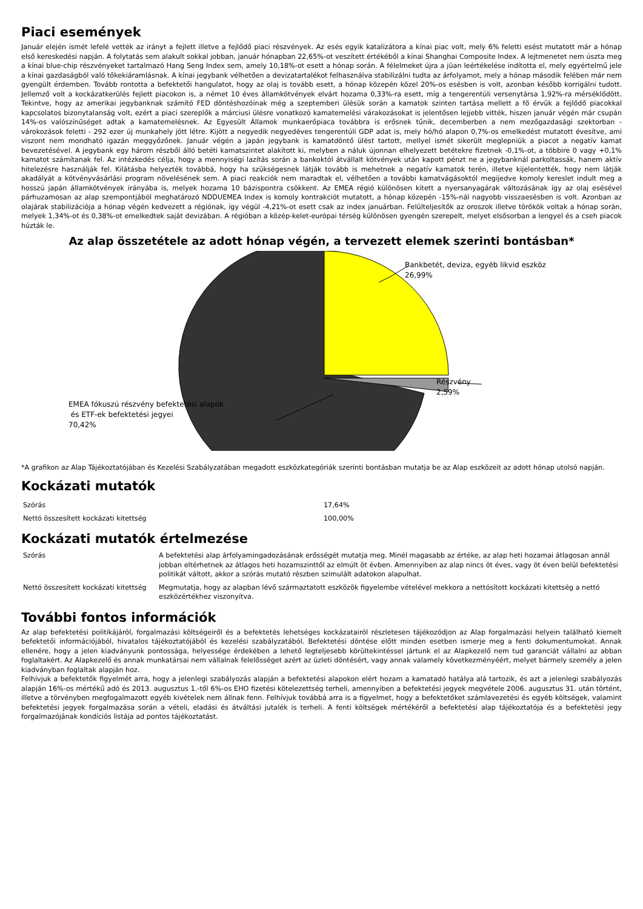Piaci események
Január elején ismét lefelé vették az irányt a fejlett illetve a fejlődő piaci részvények. Az esés egyik katalizátora a kínai piac volt, mely 6% feletti esést mutatott már a hónap első kereskedési napján. A folytatás sem alakult sokkal jobban, január hónapban 22,65%-ot veszített értékéből a kínai Shanghai Composite Index. A lejtmenetet nem úszta meg a kínai blue-chip részvényeket tartalmazó Hang Seng Index sem, amely 10,18%-ot esett a hónap során. A félelmeket újra a jüan leértékelése indította el, mely egyértelmű jele a kínai gazdaságból való tőkekiáramlásnak. A kínai jegybank vélhetően a devizatartalékot felhasználva stabilizálni tudta az árfolyamot, mely a hónap második felében már nem gyengült érdemben. Tovább rontotta a befektetői hangulatot, hogy az olaj is tovább esett, a hónap közepén közel 20%-os esésben is volt, azonban később korrigálni tudott. Jellemző volt a kockázatkerülés fejlett piacokon is, a német 10 éves államkötvények elvárt hozama 0,33%-ra esett, míg a tengerentúli versenytársa 1,92%-ra mérséklődött. Tekintve, hogy az amerikai jegybanknak számító FED döntéshozóinak még a szeptemberi ülésük során a kamatok szinten tartása mellett a fő érvük a fejlődő piacokkal kapcsolatos bizonytalanság volt, ezért a piaci szereplők a márciusi ülésre vonatkozó kamatemelési várakozásokat is jelentősen lejjebb vitték, hiszen január végén már csupán 14%-os valószínűséget adtak a kamatemelésnek. Az Egyesült Államok munkaerőpiaca továbbra is erősnek tűnik, decemberben a nem mezőgazdasági szektorban - várokozások feletti - 292 ezer új munkahely jött létre. Kijött a negyedik negyedéves tengerentúli GDP adat is, mely hó/hó alapon 0,7%-os emelkedést mutatott évesítve, ami viszont nem mondható igazán meggyőzőnek. Január végén a japán jegybank is kamatdöntő ülést tartott, mellyel ismét sikerült meglepniük a piacot a negatív kamat bevezetésével. A jegybank egy három részből álló betéti kamatszintet alakított ki, melyben a náluk újonnan elhelyezett betétekre fizetnek -0,1%-ot, a többire 0 vagy +0,1% kamatot számítanak fel. Az intézkedés célja, hogy a mennyiségi lazítás során a bankoktól átvállalt kötvények után kapott pénzt ne a jegybanknál parkoltassák, hanem aktív hitelezésre használják fel. Kilátásba helyezték továbbá, hogy ha szükségesnek látják tovább is mehetnek a negatív kamatok terén, illetve kijelentették, hogy nem látják akadályát a kötvényvásárlási program növelésének sem. A piaci reakciók nem maradtak el, vélhetően a további kamatvágásoktól megijedve komoly kereslet indult meg a hosszú japán államkötvények irányába is, melyek hozama 10 bázispontra csökkent. Az EMEA régió különösen kitett a nyersanyagárak változásának így az olaj esésével párhuzamosan az alap szempontjából meghatározó NDDUEMEA Index is komoly kontrakciót mutatott, a hónap közepén -15%-nál nagyobb visszaesésben is volt. Azonban az olajárak stabilizációja a hónap végén kedvezett a régiónak, így végül -4,21%-ot esett csak az index januárban. Felülteljesítők az oroszok illetve törökök voltak a hónap során, melyek 1,34%-ot és 0,38%-ot emelkedtek saját devizában. A régióban a közép-kelet-európai térség különösen gyengén szerepelt, melyet elsősorban a lengyel és a cseh piacok húzták le.
Az alap összetétele az adott hónap végén, a tervezett elemek szerinti bontásban*
Bankbetét, deviza, egyéb likvid eszköz
26,99%
Részvény
2,59%
EMEA fókuszú részvény befektetési alapok
és ETF-ek befektetési jegyei
70,42%
*A grafikon az Alap Tájékoztatójában és Kezelési Szabályzatában megadott eszközkategóriák szerinti bontásban mutatja be az Alap eszközeit az adott hónap utolsó napján.
Kockázati mutatók
| Szórás | 17,64% |
| Nettó összesített kockázati kitettség | 100,00% |
Kockázati mutatók értelmezése
| Szórás | A befektetési alap árfolyamingadozásának erősségét mutatja meg. Minél magasabb az értéke, az alap heti hozamai átlagosan annál jobban eltérhetnek az átlagos heti hozamszinttől az elmúlt öt évben. Amennyiben az alap nincs öt éves, vagy öt éven belül befektetési politikát váltott, akkor a szórás mutató részben szimulált adatokon alapulhat. |
| Nettó összesített kockázati kitettség | Megmutatja, hogy az alapban lévő származtatott eszközök figyelembe vételével mekkora a nettósított kockázati kitettség a nettó eszközértékhez viszonyítva. |
További fontos információk
Az alap befektetési politikájáról, forgalmazási költségeiről és a befektetés lehetséges kockázatairól részletesen tájékozódjon az Alap forgalmazási helyein található kiemelt befektetői információjából, hivatalos tájékoztatójából és kezelési szabályzatából. Befektetési döntése előtt minden esetben ismerje meg a fenti dokumentumokat. Annak ellenére, hogy a jelen kiadványunk pontossága, helyessége érdekében a lehető legteljesebb körültekintéssel jártunk el az Alapkezelő nem tud garanciát vállalni az abban foglaltakért. Az Alapkezelő és annak munkatársai nem vállalnak felelősséget azért az üzleti döntésért, vagy annak valamely következményéért, melyet bármely személy a jelen kiadványban foglaltak alapján hoz.
Felhívjuk a befektetők figyelmét arra, hogy a jelenlegi szabályozás alapján a befektetési alapokon elért hozam a kamatadó hatálya alá tartozik, és azt a jelenlegi szabályozás alapján 16%-os mértékű adó és 2013. augusztus 1.-től 6%-os EHO fizetési kötelezettség terheli, amennyiben a befektetési jegyek megvétele 2006. augusztus 31. után történt, illetve a törvényben megfogalmazott egyéb kivételek nem állnak fenn. Felhívjuk továbbá arra is a figyelmet, hogy a befektetőket számlavezetési és egyéb költségek, valamint befektetési jegyek forgalmazása során a vételi, eladási és átváltási jutalék is terheli. A fenti költségek mértékéről a befektetési alap tájékoztatója és a befektetési jegy forgalmazójának kondíciós listája ad pontos tájékoztatást.